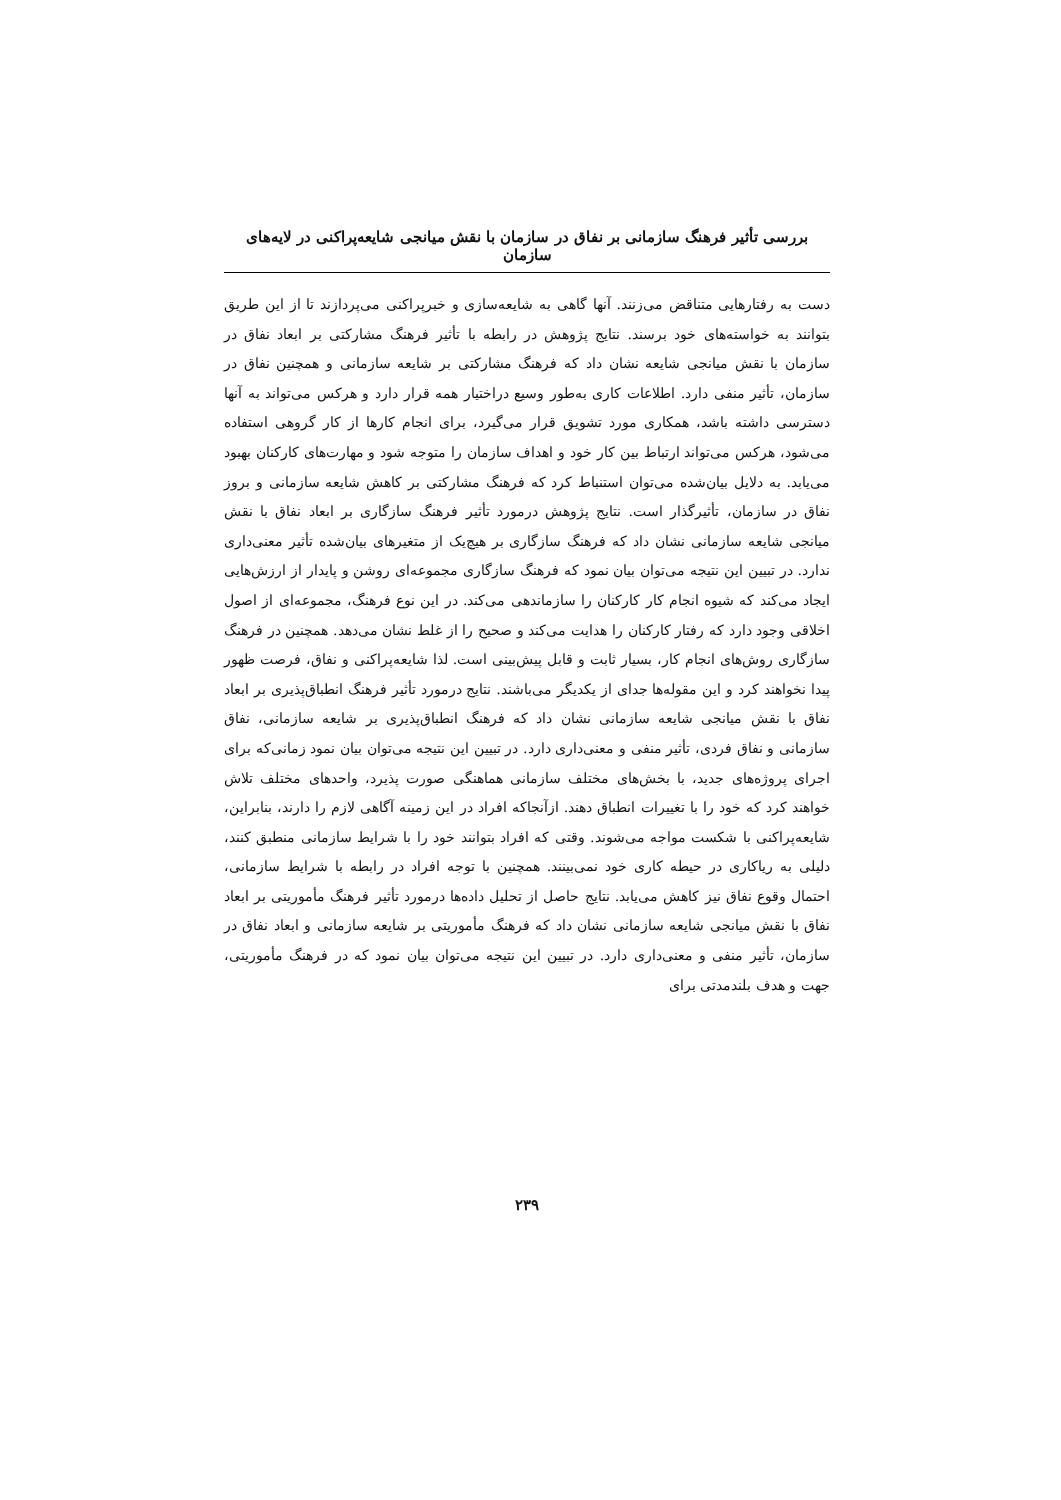بررسی تأثیر فرهنگ سازمانی بر نفاق در سازمان با نقش میانجی شایعه‌پراکنی در لایه‌های سازمان
دست به رفتارهایی متناقض می‌زنند. آنها گاهی به شایعه‌سازی و خبرپراکنی می‌پردازند تا از این طریق بتوانند به خواسته‌های خود برسند. نتایج پژوهش در رابطه با تأثیر فرهنگ مشارکتی بر ابعاد نفاق در سازمان با نقش میانجی شایعه نشان داد که فرهنگ مشارکتی بر شایعه سازمانی و همچنین نفاق در سازمان، تأثیر منفی دارد. اطلاعات کاری به‌طور وسیع دراختیار همه قرار دارد و هرکس می‌تواند به آنها دسترسی داشته باشد، همکاری مورد تشویق قرار می‌گیرد، برای انجام کارها از کار گروهی استفاده می‌شود، هرکس می‌تواند ارتباط بین کار خود و اهداف سازمان را متوجه شود و مهارت‌های کارکنان بهبود می‌یابد. به دلایل بیان‌شده می‌توان استنباط کرد که فرهنگ مشارکتی بر کاهش شایعه سازمانی و بروز نفاق در سازمان، تأثیرگذار است. نتایج پژوهش درمورد تأثیر فرهنگ سازگاری بر ابعاد نفاق با نقش میانجی شایعه سازمانی نشان داد که فرهنگ سازگاری بر هیچ‌یک از متغیرهای بیان‌شده تأثیر معنی‌داری ندارد. در تبیین این نتیجه می‌توان بیان نمود که فرهنگ سازگاری مجموعه‌ای روشن و پایدار از ارزش‌هایی ایجاد می‌کند که شیوه انجام کار کارکنان را سازماندهی می‌کند. در این نوع فرهنگ، مجموعه‌ای از اصول اخلاقی وجود دارد که رفتار کارکنان را هدایت می‌کند و صحیح را از غلط نشان می‌دهد. همچنین در فرهنگ سازگاری روش‌های انجام کار، بسیار ثابت و قابل پیش‌بینی است. لذا شایعه‌پراکنی و نفاق، فرصت ظهور پیدا نخواهند کرد و این مقوله‌ها جدای از یکدیگر می‌باشند. نتایج درمورد تأثیر فرهنگ انطباق‌پذیری بر ابعاد نفاق با نقش میانجی شایعه سازمانی نشان داد که فرهنگ انطباق‌پذیری بر شایعه سازمانی، نفاق سازمانی و نفاق فردی، تأثیر منفی و معنی‌داری دارد. در تبیین این نتیجه می‌توان بیان نمود زمانی‌که برای اجرای پروژه‌های جدید، با بخش‌های مختلف سازمانی هماهنگی صورت پذیرد، واحدهای مختلف تلاش خواهند کرد که خود را با تغییرات انطباق دهند. ازآنجاکه افراد در این زمینه آگاهی لازم را دارند، بنابراین، شایعه‌پراکنی با شکست مواجه می‌شوند. وقتی که افراد بتوانند خود را با شرایط سازمانی منطبق کنند، دلیلی به ریاکاری در حیطه کاری خود نمی‌بینند. همچنین با توجه افراد در رابطه با شرایط سازمانی، احتمال وقوع نفاق نیز کاهش می‌یابد. نتایج حاصل از تحلیل داده‌ها درمورد تأثیر فرهنگ مأموریتی بر ابعاد نفاق با نقش میانجی شایعه سازمانی نشان داد که فرهنگ مأموریتی بر شایعه سازمانی و ابعاد نفاق در سازمان، تأثیر منفی و معنی‌داری دارد. در تبیین این نتیجه می‌توان بیان نمود که در فرهنگ مأموریتی، جهت و هدف بلندمدتی برای
۲۳۹